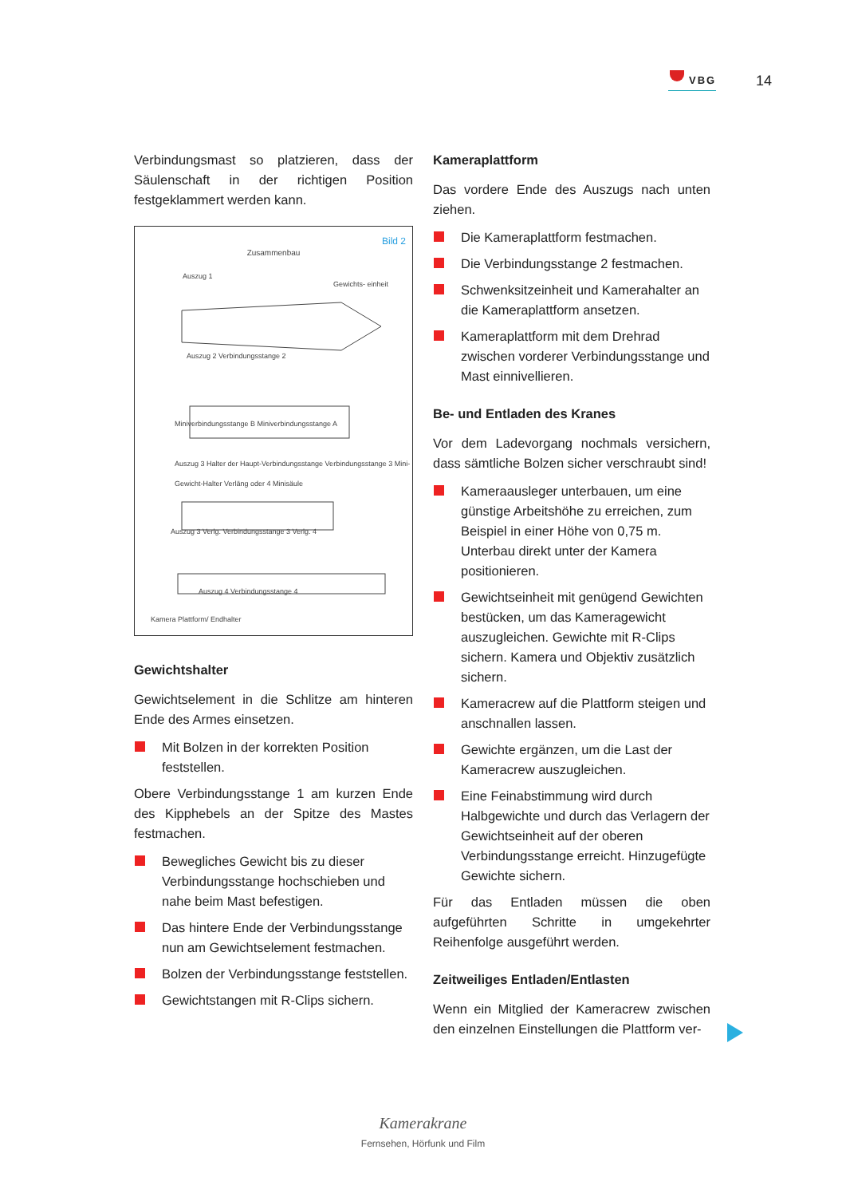VBG 14
Verbindungsmast so platzieren, dass der Säulenschaft in der richtigen Position festgeklammert werden kann.
Bild 2
Zusammenbau
Auszug 1
Gewichts- einheit
Auszug 2 Verbindungsstange 2
Miniverbindungsstange B Miniverbindungsstange A
Auszug 3 Halter der Haupt-Verbindungsstange Verbindungsstange 3 Mini-Gewicht-Halter Verläng oder 4 Minisäule
Auszug 3 Verlg. Verbindungsstange 3 Verlg. 4
Auszug 4 Verbindungsstange 4
Kamera Plattform/ Endhalter
Gewichtshalter
Gewichtselement in die Schlitze am hinteren Ende des Armes einsetzen.
Mit Bolzen in der korrekten Position feststellen.
Obere Verbindungsstange 1 am kurzen Ende des Kipphebels an der Spitze des Mastes festmachen.
Bewegliches Gewicht bis zu dieser Verbindungsstange hochschieben und nahe beim Mast befestigen.
Das hintere Ende der Verbindungsstange nun am Gewichtselement festmachen.
Bolzen der Verbindungsstange feststellen.
Gewichtstangen mit R-Clips sichern.
Kameraplattform
Das vordere Ende des Auszugs nach unten ziehen.
Die Kameraplattform festmachen.
Die Verbindungsstange 2 festmachen.
Schwenksitzeinheit und Kamerahalter an die Kameraplattform ansetzen.
Kameraplattform mit dem Drehrad zwischen vorderer Verbindungsstange und Mast einnivellieren.
Be- und Entladen des Kranes
Vor dem Ladevorgang nochmals versichern, dass sämtliche Bolzen sicher verschraubt sind!
Kameraausleger unterbauen, um eine günstige Arbeitshöhe zu erreichen, zum Beispiel in einer Höhe von 0,75 m. Unterbau direkt unter der Kamera positionieren.
Gewichtseinheit mit genügend Gewichten bestücken, um das Kameragewicht auszugleichen. Gewichte mit R-Clips sichern. Kamera und Objektiv zusätzlich sichern.
Kameracrew auf die Plattform steigen und anschnallen lassen.
Gewichte ergänzen, um die Last der Kameracrew auszugleichen.
Eine Feinabstimmung wird durch Halbgewichte und durch das Verlagern der Gewichtseinheit auf der oberen Verbindungsstange erreicht. Hinzugefügte Gewichte sichern.
Für das Entladen müssen die oben aufgeführten Schritte in umgekehrter Reihenfolge ausgeführt werden.
Zeitweiliges Entladen/Entlasten
Wenn ein Mitglied der Kameracrew zwischen den einzelnen Einstellungen die Plattform ver-
Kamerakrane
Fernsehen, Hörfunk und Film